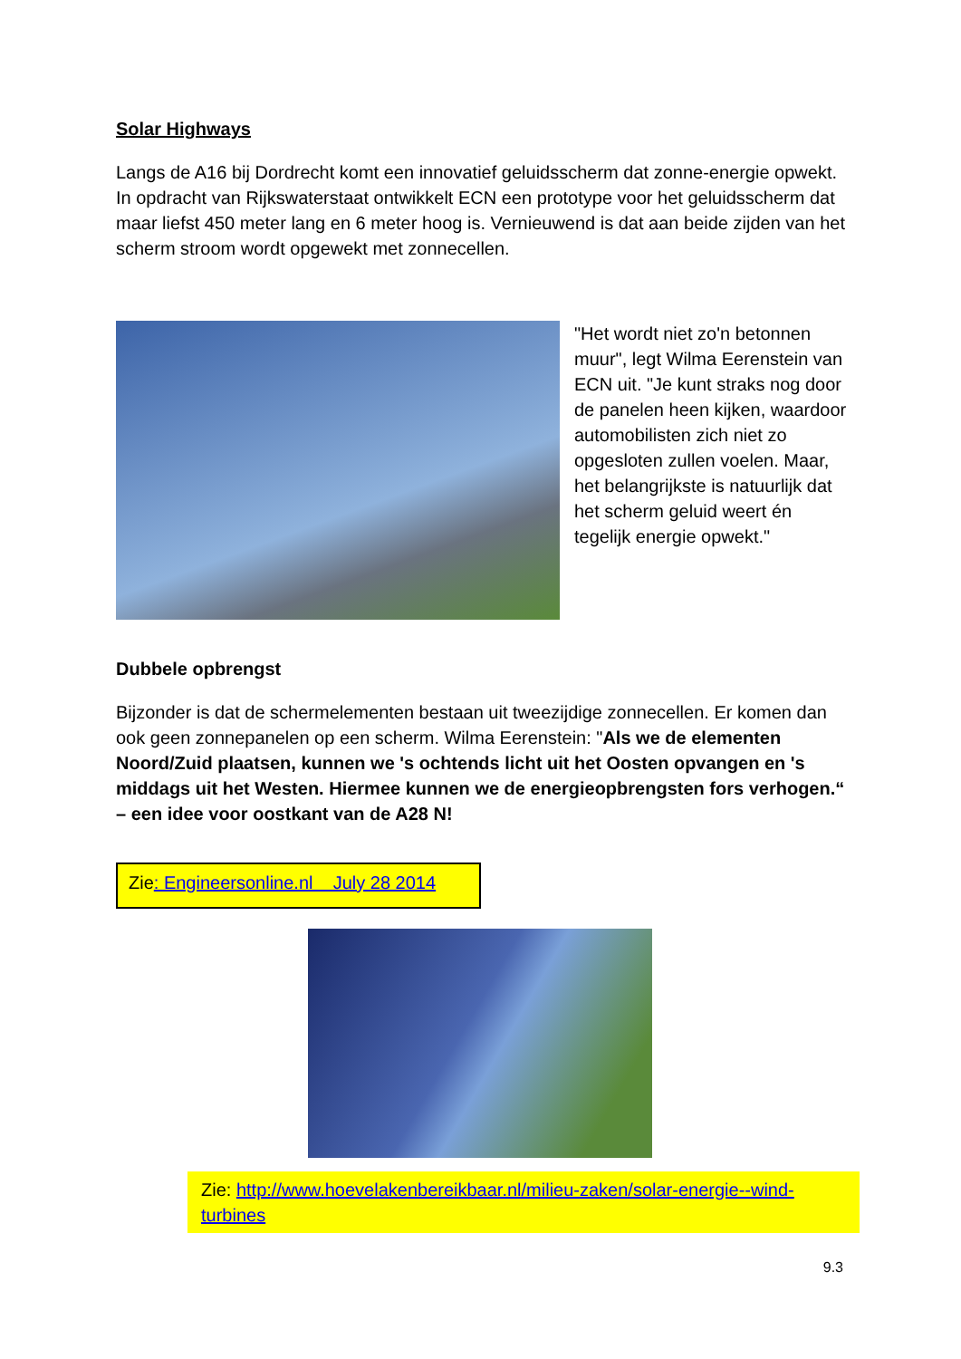Solar Highways
Langs de A16 bij Dordrecht komt een innovatief geluidsscherm dat zonne-energie opwekt. In opdracht van Rijkswaterstaat ontwikkelt ECN een prototype voor het geluidsscherm dat maar liefst 450 meter lang en 6 meter hoog is. Vernieuwend is dat aan beide zijden van het scherm stroom wordt opgewekt met zonnecellen.
"Het wordt niet zo'n betonnen muur", legt Wilma Eerenstein van ECN uit. "Je kunt straks nog door de panelen heen kijken, waardoor automobilisten zich niet zo opgesloten zullen voelen. Maar, het belangrijkste is natuurlijk dat het scherm geluid weert én tegelijk energie opwekt."
Dubbele opbrengst
Bijzonder is dat de schermelementen bestaan uit tweezijdige zonnecellen. Er komen dan ook geen zonnepanelen op een scherm. Wilma Eerenstein: "Als we de elementen Noord/Zuid plaatsen, kunnen we 's ochtends licht uit het Oosten opvangen en 's middags uit het Westen. Hiermee kunnen we de energieopbrengsten fors verhogen.“ – een idee voor oostkant van de A28 N!
Zie: Engineersonline.nl July 28 2014
Zie: http://www.hoevelakenbereikbaar.nl/milieu-zaken/solar-energie--wind-turbines
9.3